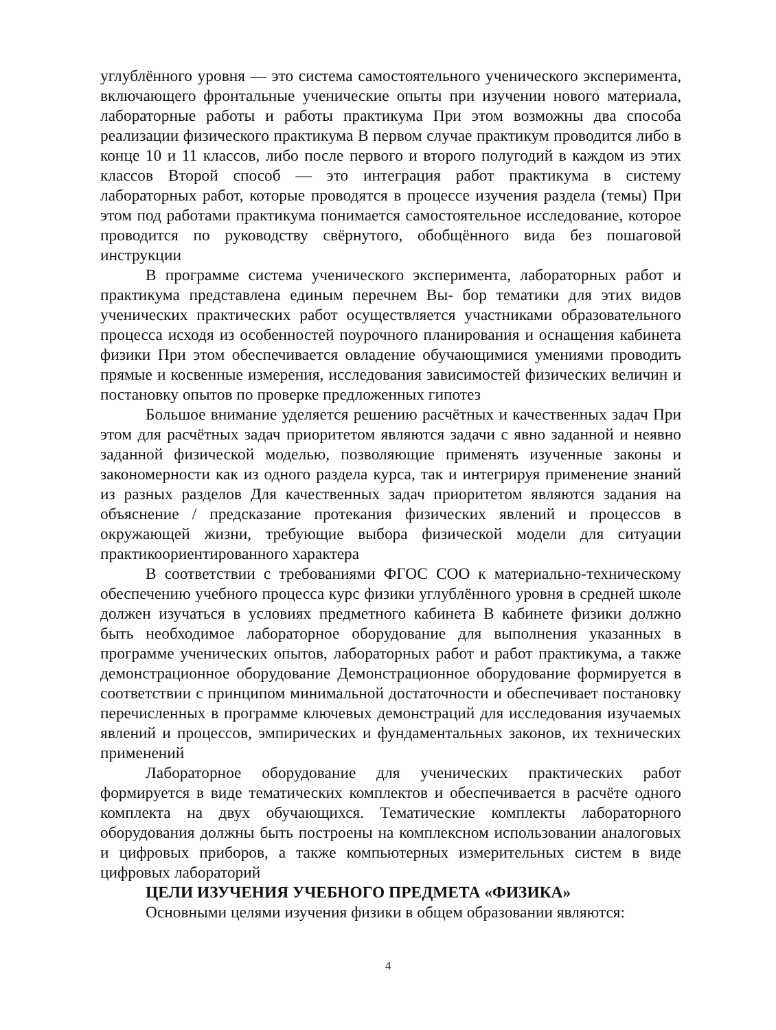углублённого уровня — это система самостоятельного ученического эксперимента, включающего фронтальные ученические опыты при изучении нового материала, лабораторные работы и работы практикума При этом возможны два способа реализации физического практикума В первом случае практикум проводится либо в конце 10 и 11 классов, либо после первого и второго полугодий в каждом из этих классов Второй способ — это интеграция работ практикума в систему лабораторных работ, которые проводятся в процессе изучения раздела (темы) При этом под работами практикума понимается самостоятельное исследование, которое проводится по руководству свёрнутого, обобщённого вида без пошаговой инструкции
В программе система ученического эксперимента, лабораторных работ и практикума представлена единым перечнем Вы- бор тематики для этих видов ученических практических работ осуществляется участниками образовательного процесса исходя из особенностей поурочного планирования и оснащения кабинета физики При этом обеспечивается овладение обучающимися умениями проводить прямые и косвенные измерения, исследования зависимостей физических величин и постановку опытов по проверке предложенных гипотез
Большое внимание уделяется решению расчётных и качественных задач При этом для расчётных задач приоритетом являются задачи с явно заданной и неявно заданной физической моделью, позволяющие применять изученные законы и закономерности как из одного раздела курса, так и интегрируя применение знаний из разных разделов Для качественных задач приоритетом являются задания на объяснение / предсказание протекания физических явлений и процессов в окружающей жизни, требующие выбора физической модели для ситуации практикоориентированного характера
В соответствии с требованиями ФГОС СОО к материально-техническому обеспечению учебного процесса курс физики углублённого уровня в средней школе должен изучаться в условиях предметного кабинета В кабинете физики должно быть необходимое лабораторное оборудование для выполнения указанных в программе ученических опытов, лабораторных работ и работ практикума, а также демонстрационное оборудование Демонстрационное оборудование формируется в соответствии с принципом минимальной достаточности и обеспечивает постановку перечисленных в программе ключевых демонстраций для исследования изучаемых явлений и процессов, эмпирических и фундаментальных законов, их технических применений
Лабораторное оборудование для ученических практических работ формируется в виде тематических комплектов и обеспечивается в расчёте одного комплекта на двух обучающихся. Тематические комплекты лабораторного оборудования должны быть построены на комплексном использовании аналоговых и цифровых приборов, а также компьютерных измерительных систем в виде цифровых лабораторий
ЦЕЛИ ИЗУЧЕНИЯ УЧЕБНОГО ПРЕДМЕТА «ФИЗИКА»
Основными целями изучения физики в общем образовании являются:
4